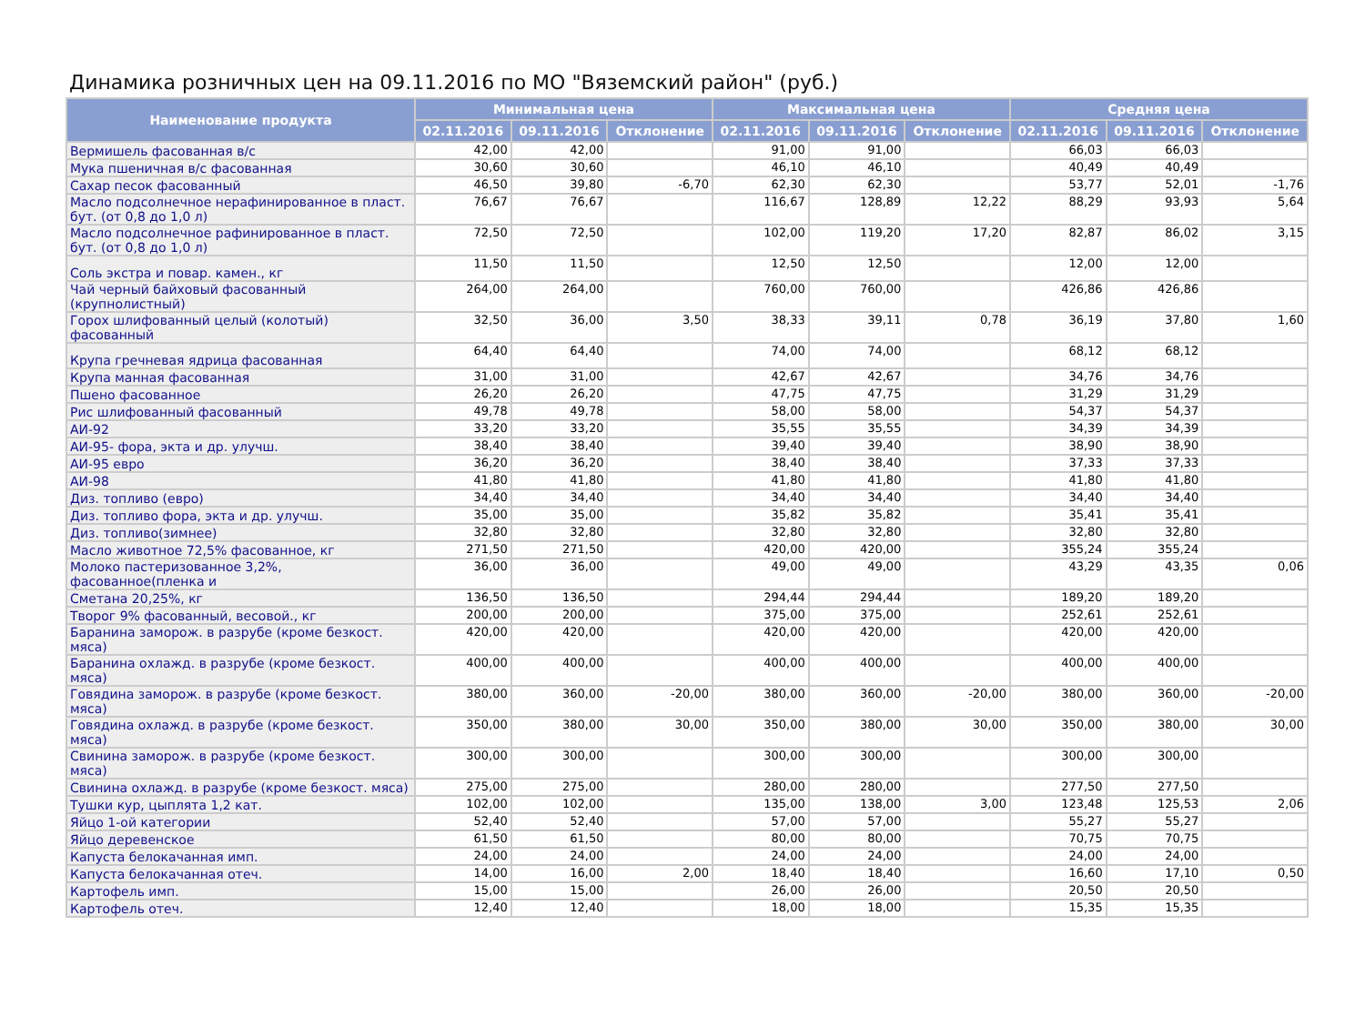Динамика розничных цен на 09.11.2016 по МО "Вяземский район" (руб.)
| Наименование продукта | Минимальная цена | | | Максимальная цена | | | Средняя цена | | |
| --- | --- | --- | --- | --- | --- | --- | --- | --- | --- |
| | 02.11.2016 | 09.11.2016 | Отклонение | 02.11.2016 | 09.11.2016 | Отклонение | 02.11.2016 | 09.11.2016 | Отклонение |
| Вермишель фасованная в/с | 42,00 | 42,00 | | 91,00 | 91,00 | | 66,03 | 66,03 | |
| Мука пшеничная в/с фасованная | 30,60 | 30,60 | | 46,10 | 46,10 | | 40,49 | 40,49 | |
| Сахар песок фасованный | 46,50 | 39,80 | -6,70 | 62,30 | 62,30 | | 53,77 | 52,01 | -1,76 |
| Масло подсолнечное нерафинированное в пласт. бут. (от 0,8 до 1,0 л) | 76,67 | 76,67 | | 116,67 | 128,89 | 12,22 | 88,29 | 93,93 | 5,64 |
| Масло подсолнечное рафинированное в пласт. бут. (от 0,8 до 1,0 л) | 72,50 | 72,50 | | 102,00 | 119,20 | 17,20 | 82,87 | 86,02 | 3,15 |
| Соль экстра и повар. камен., кг | 11,50 | 11,50 | | 12,50 | 12,50 | | 12,00 | 12,00 | |
| Чай черный байховый фасованный (крупнолистный) | 264,00 | 264,00 | | 760,00 | 760,00 | | 426,86 | 426,86 | |
| Горох шлифованный целый (колотый) фасованный | 32,50 | 36,00 | 3,50 | 38,33 | 39,11 | 0,78 | 36,19 | 37,80 | 1,60 |
| Крупа гречневая ядрица фасованная | 64,40 | 64,40 | | 74,00 | 74,00 | | 68,12 | 68,12 | |
| Крупа манная фасованная | 31,00 | 31,00 | | 42,67 | 42,67 | | 34,76 | 34,76 | |
| Пшено фасованное | 26,20 | 26,20 | | 47,75 | 47,75 | | 31,29 | 31,29 | |
| Рис шлифованный фасованный | 49,78 | 49,78 | | 58,00 | 58,00 | | 54,37 | 54,37 | |
| АИ-92 | 33,20 | 33,20 | | 35,55 | 35,55 | | 34,39 | 34,39 | |
| АИ-95- фора, экта и др. улучш. | 38,40 | 38,40 | | 39,40 | 39,40 | | 38,90 | 38,90 | |
| АИ-95 евро | 36,20 | 36,20 | | 38,40 | 38,40 | | 37,33 | 37,33 | |
| АИ-98 | 41,80 | 41,80 | | 41,80 | 41,80 | | 41,80 | 41,80 | |
| Диз. топливо (евро) | 34,40 | 34,40 | | 34,40 | 34,40 | | 34,40 | 34,40 | |
| Диз. топливо фора, экта и др. улучш. | 35,00 | 35,00 | | 35,82 | 35,82 | | 35,41 | 35,41 | |
| Диз. топливо(зимнее) | 32,80 | 32,80 | | 32,80 | 32,80 | | 32,80 | 32,80 | |
| Масло животное 72,5% фасованное, кг | 271,50 | 271,50 | | 420,00 | 420,00 | | 355,24 | 355,24 | |
| Молоко пастеризованное 3,2%, фасованное(пленка и | 36,00 | 36,00 | | 49,00 | 49,00 | | 43,29 | 43,35 | 0,06 |
| Сметана 20,25%, кг | 136,50 | 136,50 | | 294,44 | 294,44 | | 189,20 | 189,20 | |
| Творог 9% фасованный, весовой., кг | 200,00 | 200,00 | | 375,00 | 375,00 | | 252,61 | 252,61 | |
| Баранина заморож. в разрубе (кроме безкост. мяса) | 420,00 | 420,00 | | 420,00 | 420,00 | | 420,00 | 420,00 | |
| Баранина охлажд. в разрубе (кроме безкост. мяса) | 400,00 | 400,00 | | 400,00 | 400,00 | | 400,00 | 400,00 | |
| Говядина заморож. в разрубе (кроме безкост. мяса) | 380,00 | 360,00 | -20,00 | 380,00 | 360,00 | -20,00 | 380,00 | 360,00 | -20,00 |
| Говядина охлажд. в разрубе (кроме безкост. мяса) | 350,00 | 380,00 | 30,00 | 350,00 | 380,00 | 30,00 | 350,00 | 380,00 | 30,00 |
| Свинина заморож. в разрубе (кроме безкост. мяса) | 300,00 | 300,00 | | 300,00 | 300,00 | | 300,00 | 300,00 | |
| Свинина охлажд. в разрубе (кроме безкост. мяса) | 275,00 | 275,00 | | 280,00 | 280,00 | | 277,50 | 277,50 | |
| Тушки кур, цыплята 1,2 кат. | 102,00 | 102,00 | | 135,00 | 138,00 | 3,00 | 123,48 | 125,53 | 2,06 |
| Яйцо 1-ой категории | 52,40 | 52,40 | | 57,00 | 57,00 | | 55,27 | 55,27 | |
| Яйцо деревенское | 61,50 | 61,50 | | 80,00 | 80,00 | | 70,75 | 70,75 | |
| Капуста белокачанная имп. | 24,00 | 24,00 | | 24,00 | 24,00 | | 24,00 | 24,00 | |
| Капуста белокачанная отеч. | 14,00 | 16,00 | 2,00 | 18,40 | 18,40 | | 16,60 | 17,10 | 0,50 |
| Картофель имп. | 15,00 | 15,00 | | 26,00 | 26,00 | | 20,50 | 20,50 | |
| Картофель отеч. | 12,40 | 12,40 | | 18,00 | 18,00 | | 15,35 | 15,35 | |